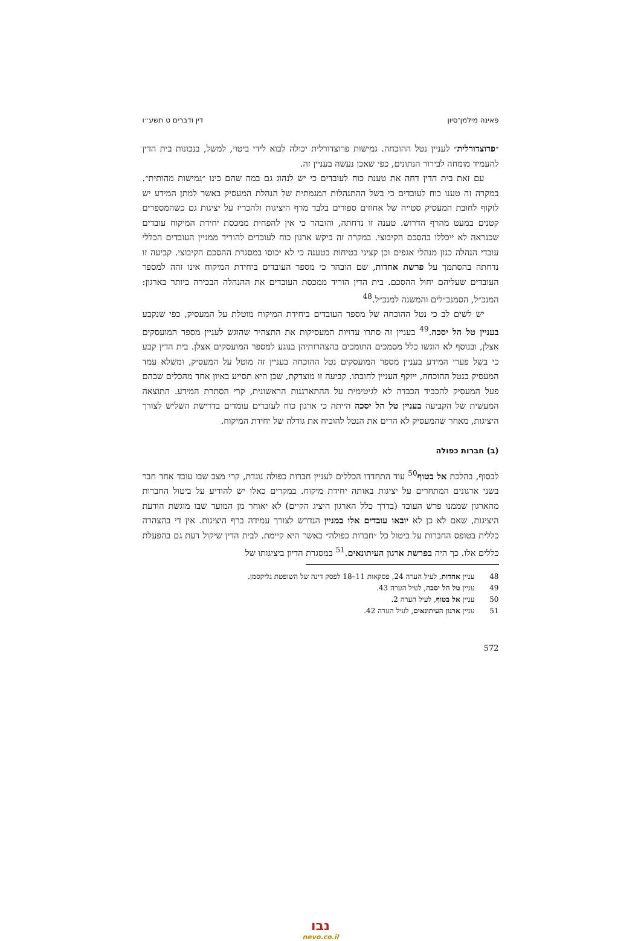פאינה מילמן־סיון דין ודברים ט תשע״ו
״פרוצדורלית״ לעניין נטל ההוכחה. גמישות פרוצדורלית יכולה לבוא לידי ביטוי, למשל, בנכונות בית הדין להעמיד מומחה לבירור הנתונים, כפי שאכן נעשה בעניין זה.
עם זאת בית הדין דחה את טענת כוח לעובדים כי יש לנהוג גם במה שהם כינו ״גמישות מהותית״. במקרה זה טענו כוח לעובדים כי בשל ההתנהלות המגמתית של הנהלת המעסיק באשר למתן המידע יש לזקוף לחובת המעסיק סטייה של אחוזים ספורים בלבד מרף היציגות ולהכריז על יציגות גם כשהמספרים קטנים במעט מהרף הדרוש. טענה זו נדחתה, והובהר כי אין להפחית ממכסת יחידת המיקוח עובדים שכנראה לא ייכללו בהסכם הקיבוצי. במקרה זה ביקש ארגון כוח לעובדים להוריד ממניין העובדים הכללי עובדי הנהלה כגון מנהלי אגפים וכן קציני בטיחות בטענה כי לא יכוסו במסגרת ההסכם הקיבוצי. קביעה זו נדחתה בהסתמך על פרשת אחדות, שם הובהר כי מספר העובדים ביחידת המיקוח אינו זהה למספר העובדים שעליהם יחול ההסכם. בית הדין הוריד ממכסת העובדים את ההנהלה הבכירה ביותר בארגון: המנכ״ל, הסמנכ״לים והמשנה למנכ״ל.<sup>48</sup>
יש לשים לב כי נטל ההוכחה של מספר העובדים ביחידת המיקוח מוטלת על המעסיק, כפי שנקבע בעניין טל הל יסכה.<sup>49</sup> בעניין זה סתרו עדויות המעסיקות את התצהיר שהוגש לעניין מספר המועסקים אצלן, ובנוסף לא הוגשו כלל מסמכים התומכים בהצהרותיהן בנוגע למספר המועסקים אצלן. בית הדין קבע כי בשל פערי המידע בעניין מספר המועסקים נטל ההוכחה בעניין זה מוטל על המעסיק, ומשלא עמד המעסיק בנטל ההוכחה, ייזקף העניין לחובתו. קביעה זו מוצדקת, שכן היא תסייע באיון אחד מהכלים שבהם פעל המעסיק להכביד הכבדה לא לגיטימית על ההתארגנות הראשונית, קרי הסתרת המידע. התוצאה המעשית של הקביעה בעניין טל הל יסכה הייתה כי ארגון כוח לעובדים עומדים בדרישת השליש לצורך היציגות, מאחר שהמעסיק לא הרים את הנטל להוכיח את גודלה של יחידת המיקוח.
(ב) חברות כפולה
לבסוף, בהלכת אל בטוף<sup>50</sup> עוד התחדדו הכללים לעניין חברות כפולה נוגדת, קרי מצב שבו עובד אחד חבר בשני ארגונים המתחרים על יציגות באותה יחידת מיקוח. במקרים כאלו יש להודיע על ביטול החברות מהארגון שממנו פרש העובד (בדרך כלל הארגון היציג הקיים) לא יאוחר מן המועד שבו מוגשת הודעת היציגות, שאם לא כן לא יובאו עובדים אלו במניין הנדרש לצורך עמידה ברף היציגות. אין די בהצהרה כללית בטופס החברות על ביטול כל ״חברות כפולה״ באשר היא קיימת. לבית הדין שיקול דעת גם בהפעלת כללים אלו. כך היה בפרשת ארגון העיתונאים.<sup>51</sup> במסגרת הדיון ביציגותו של
48עניין אחדות, לעיל הערה 24, פסקאות 11–18 לפסק דינה של השופטת גליקסמן.
49עניין טל הל יסכה, לעיל הערה 43.
50עניין אל בטוף, לעיל הערה 2.
51עניין ארגון העיתונאים, לעיל הערה 42.
572
נבו
nevo.co.il